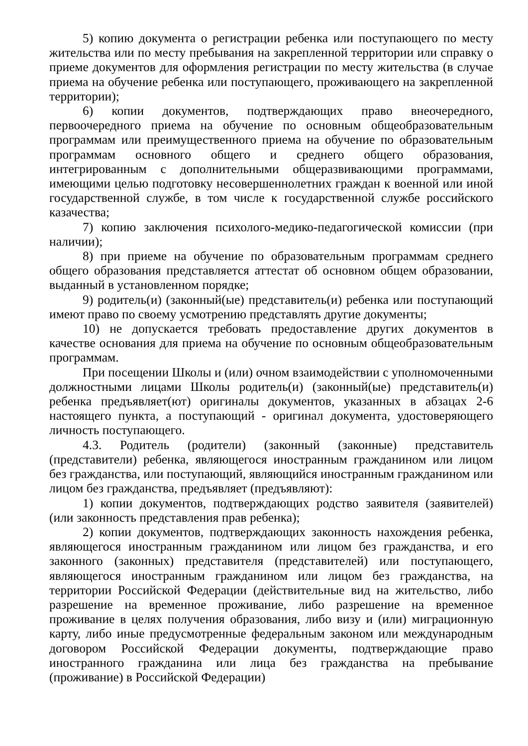5) копию документа о регистрации ребенка или поступающего по месту жительства или по месту пребывания на закрепленной территории или справку о приеме документов для оформления регистрации по месту жительства (в случае приема на обучение ребенка или поступающего, проживающего на закрепленной территории);
6) копии документов, подтверждающих право внеочередного, первоочередного приема на обучение по основным общеобразовательным программам или преимущественного приема на обучение по образовательным программам основного общего и среднего общего образования, интегрированным с дополнительными общеразвивающими программами, имеющими целью подготовку несовершеннолетних граждан к военной или иной государственной службе, в том числе к государственной службе российского казачества;
7) копию заключения психолого-медико-педагогической комиссии (при наличии);
8) при приеме на обучение по образовательным программам среднего общего образования представляется аттестат об основном общем образовании, выданный в установленном порядке;
9) родитель(и) (законный(ые) представитель(и) ребенка или поступающий имеют право по своему усмотрению представлять другие документы;
10) не допускается требовать предоставление других документов в качестве основания для приема на обучение по основным общеобразовательным программам.
При посещении Школы и (или) очном взаимодействии с уполномоченными должностными лицами Школы родитель(и) (законный(ые) представитель(и) ребенка предъявляет(ют) оригиналы документов, указанных в абзацах 2-6 настоящего пункта, а поступающий - оригинал документа, удостоверяющего личность поступающего.
4.3. Родитель (родители) (законный (законные) представитель (представители) ребенка, являющегося иностранным гражданином или лицом без гражданства, или поступающий, являющийся иностранным гражданином или лицом без гражданства, предъявляет (предъявляют):
1) копии документов, подтверждающих родство заявителя (заявителей) (или законность представления прав ребенка);
2) копии документов, подтверждающих законность нахождения ребенка, являющегося иностранным гражданином или лицом без гражданства, и его законного (законных) представителя (представителей) или поступающего, являющегося иностранным гражданином или лицом без гражданства, на территории Российской Федерации (действительные вид на жительство, либо разрешение на временное проживание, либо разрешение на временное проживание в целях получения образования, либо визу и (или) миграционную карту, либо иные предусмотренные федеральным законом или международным договором Российской Федерации документы, подтверждающие право иностранного гражданина или лица без гражданства на пребывание (проживание) в Российской Федерации)